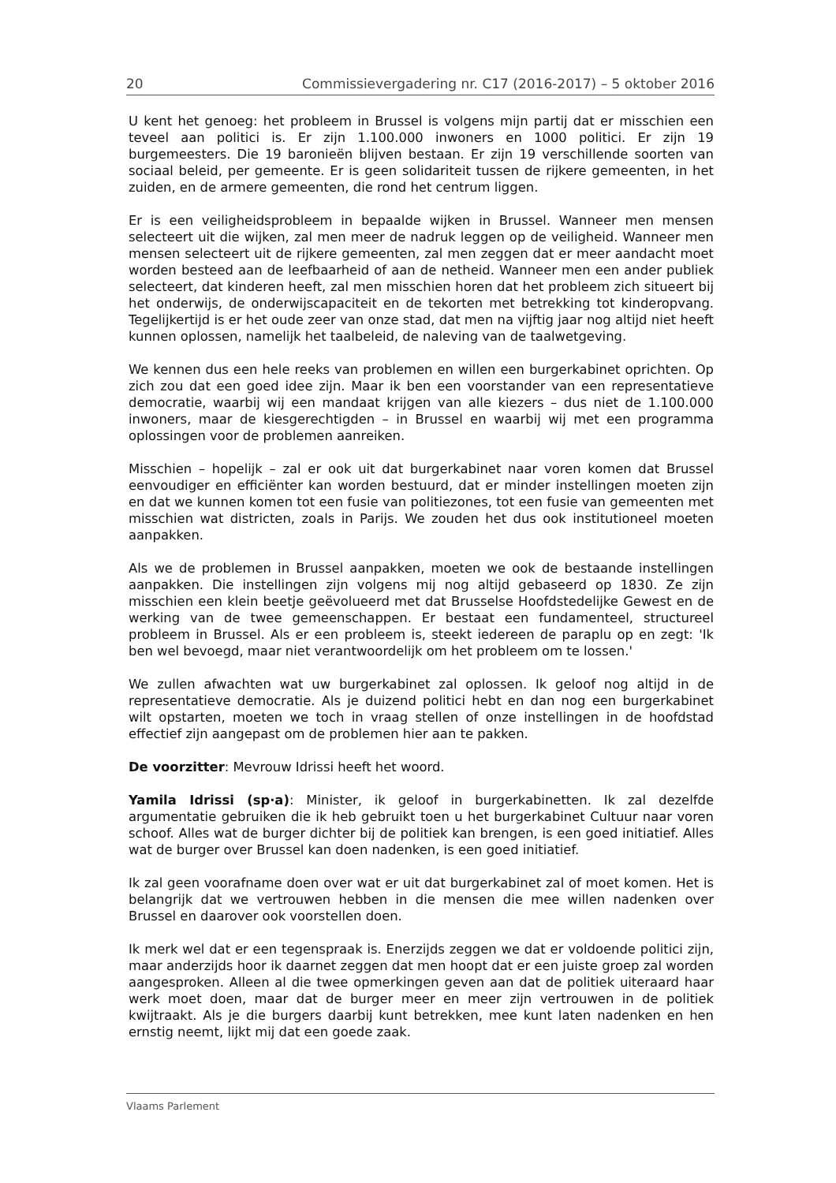20 Commissievergadering nr. C17 (2016-2017) – 5 oktober 2016
U kent het genoeg: het probleem in Brussel is volgens mijn partij dat er misschien een teveel aan politici is. Er zijn 1.100.000 inwoners en 1000 politici. Er zijn 19 burgemeesters. Die 19 baronieën blijven bestaan. Er zijn 19 verschillende soorten van sociaal beleid, per gemeente. Er is geen solidariteit tussen de rijkere gemeenten, in het zuiden, en de armere gemeenten, die rond het centrum liggen.
Er is een veiligheidsprobleem in bepaalde wijken in Brussel. Wanneer men mensen selecteert uit die wijken, zal men meer de nadruk leggen op de veiligheid. Wanneer men mensen selecteert uit de rijkere gemeenten, zal men zeggen dat er meer aandacht moet worden besteed aan de leefbaarheid of aan de netheid. Wanneer men een ander publiek selecteert, dat kinderen heeft, zal men misschien horen dat het probleem zich situeert bij het onderwijs, de onderwijscapaciteit en de tekorten met betrekking tot kinderopvang. Tegelijkertijd is er het oude zeer van onze stad, dat men na vijftig jaar nog altijd niet heeft kunnen oplossen, namelijk het taalbeleid, de naleving van de taalwetgeving.
We kennen dus een hele reeks van problemen en willen een burgerkabinet oprichten. Op zich zou dat een goed idee zijn. Maar ik ben een voorstander van een representatieve democratie, waarbij wij een mandaat krijgen van alle kiezers – dus niet de 1.100.000 inwoners, maar de kiesgerechtigden – in Brussel en waarbij wij met een programma oplossingen voor de problemen aanreiken.
Misschien – hopelijk – zal er ook uit dat burgerkabinet naar voren komen dat Brussel eenvoudiger en efficiënter kan worden bestuurd, dat er minder instellingen moeten zijn en dat we kunnen komen tot een fusie van politiezones, tot een fusie van gemeenten met misschien wat districten, zoals in Parijs. We zouden het dus ook institutioneel moeten aanpakken.
Als we de problemen in Brussel aanpakken, moeten we ook de bestaande instellingen aanpakken. Die instellingen zijn volgens mij nog altijd gebaseerd op 1830. Ze zijn misschien een klein beetje geëvolueerd met dat Brusselse Hoofdstedelijke Gewest en de werking van de twee gemeenschappen. Er bestaat een fundamenteel, structureel probleem in Brussel. Als er een probleem is, steekt iedereen de paraplu op en zegt: 'Ik ben wel bevoegd, maar niet verantwoordelijk om het probleem om te lossen.'
We zullen afwachten wat uw burgerkabinet zal oplossen. Ik geloof nog altijd in de representatieve democratie. Als je duizend politici hebt en dan nog een burgerkabinet wilt opstarten, moeten we toch in vraag stellen of onze instellingen in de hoofdstad effectief zijn aangepast om de problemen hier aan te pakken.
De voorzitter: Mevrouw Idrissi heeft het woord.
Yamila Idrissi (sp·a): Minister, ik geloof in burgerkabinetten. Ik zal dezelfde argumentatie gebruiken die ik heb gebruikt toen u het burgerkabinet Cultuur naar voren schoof. Alles wat de burger dichter bij de politiek kan brengen, is een goed initiatief. Alles wat de burger over Brussel kan doen nadenken, is een goed initiatief.
Ik zal geen voorafname doen over wat er uit dat burgerkabinet zal of moet komen. Het is belangrijk dat we vertrouwen hebben in die mensen die mee willen nadenken over Brussel en daarover ook voorstellen doen.
Ik merk wel dat er een tegenspraak is. Enerzijds zeggen we dat er voldoende politici zijn, maar anderzijds hoor ik daarnet zeggen dat men hoopt dat er een juiste groep zal worden aangesproken. Alleen al die twee opmerkingen geven aan dat de politiek uiteraard haar werk moet doen, maar dat de burger meer en meer zijn vertrouwen in de politiek kwijtraakt. Als je die burgers daarbij kunt betrekken, mee kunt laten nadenken en hen ernstig neemt, lijkt mij dat een goede zaak.
Vlaams Parlement